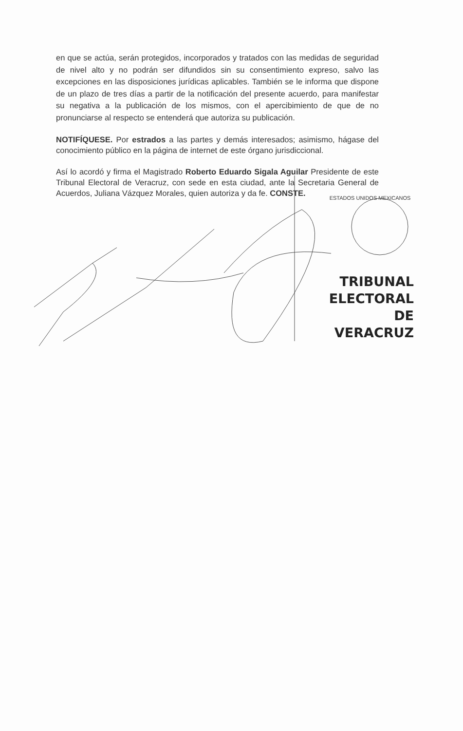en que se actúa, serán protegidos, incorporados y tratados con las medidas de seguridad de nivel alto y no podrán ser difundidos sin su consentimiento expreso, salvo las excepciones en las disposiciones jurídicas aplicables. También se le informa que dispone de un plazo de tres días a partir de la notificación del presente acuerdo, para manifestar su negativa a la publicación de los mismos, con el apercibimiento de que de no pronunciarse al respecto se entenderá que autoriza su publicación.
NOTIFÍQUESE. Por estrados a las partes y demás interesados; asimismo, hágase del conocimiento público en la página de internet de este órgano jurisdiccional.
Así lo acordó y firma el Magistrado Roberto Eduardo Sigala Aguilar Presidente de este Tribunal Electoral de Veracruz, con sede en esta ciudad, ante la Secretaria General de Acuerdos, Juliana Vázquez Morales, quien autoriza y da fe. CONSTE.
ESTADOS UNIDOS MEXICANOS
TRIBUNAL
ELECTORAL
DE VERACRUZ